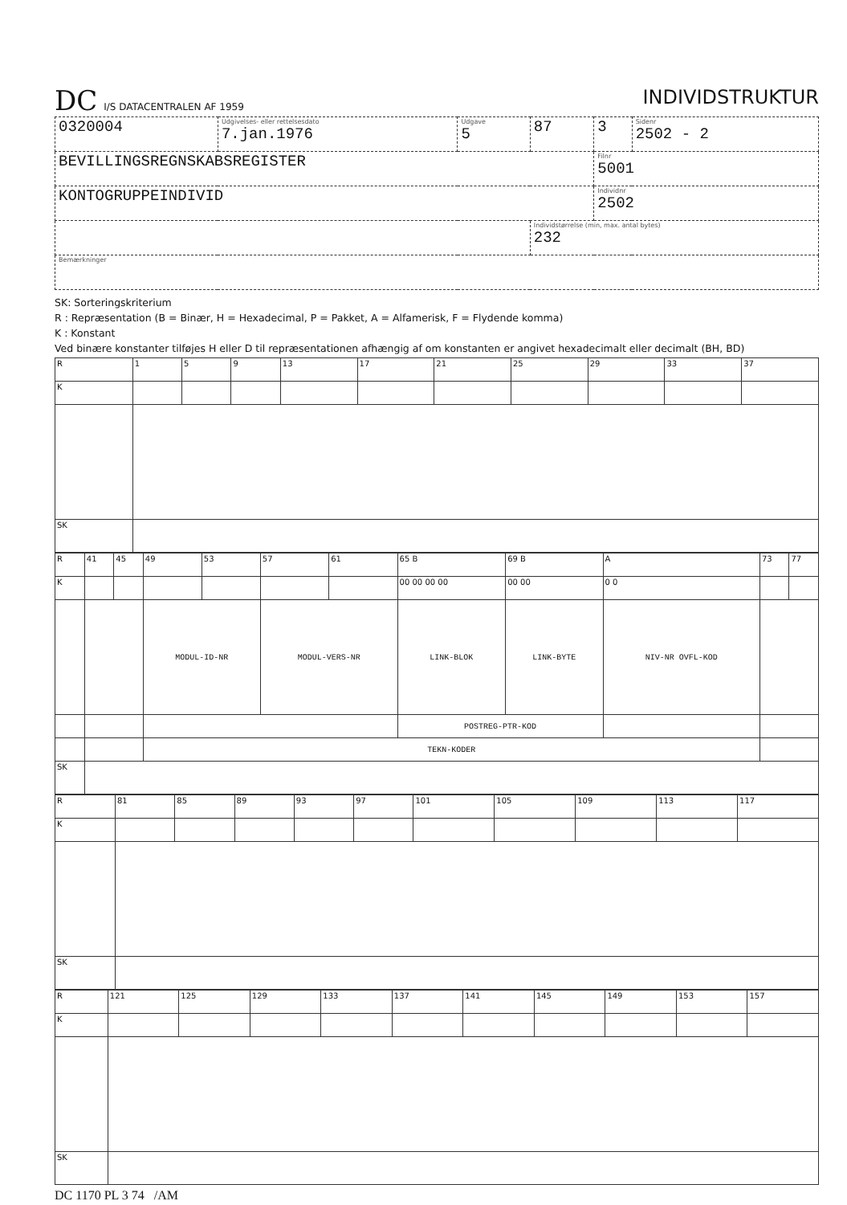DC I/S DATACENTRALEN AF 1959
INDIVIDSTRUKTUR
| 0320004 | Udgivelses- eller rettelsesdato 7.jan.1976 | Udgave 5 | 87 | 3 | Sidenr 2502 - 2 |
| BEVILLINGSREGNSKABSREGISTER | | | | Filnr 5001 | |
| KONTOGRUPPEINDIVID | | | | Individnr 2502 | |
| | | | Individstørrelse (min, max. antal bytes) 232 | | |
| Bemærkninger | | | | | |
SK: Sorteringskriterium
R : Repræsentation (B = Binær, H = Hexadecimal, P = Pakket, A = Alfamerisk, F = Flydende komma)
K : Konstant
Ved binære konstanter tilføjes H eller D til repræsentationen afhængig af om konstanten er angivet hexadecimalt eller decimalt (BH, BD)
| R | 1 | 5 | 9 | 13 | 17 | 21 | 25 | 29 | 33 | 37 |
| K | | | | | | | | | | |
| SK | | | | | | | | | | |
| R | 41 | 45 | 49 | 53 | 57 | 61 | 65 B | 69 B | A | 73 | 77 |
| K | | | | | | | 00 00 00 00 | 00 00 | 0 0 | | |
| | | | MODUL-ID-NR | | MODUL-VERS-NR | | LINK-BLOK | LINK-BYTE | NIV-NR OVFL-KOD | | |
| | | | | | | | POSTREG-PTR-KOD | | | | |
| | | | TEKN-KODER | | | | | | | | |
| SK | | | | | | | | | | | |
| R | 81 | 85 | 89 | 93 | 97 | 101 | 105 | 109 | 113 | 117 |
| K | | | | | | | | | | |
| SK | | | | | | | | | | |
| R | 121 | 125 | 129 | 133 | 137 | 141 | 145 | 149 | 153 | 157 |
| K | | | | | | | | | | |
| SK | | | | | | | | | | |
DC 1170 PL 3 74 /AM